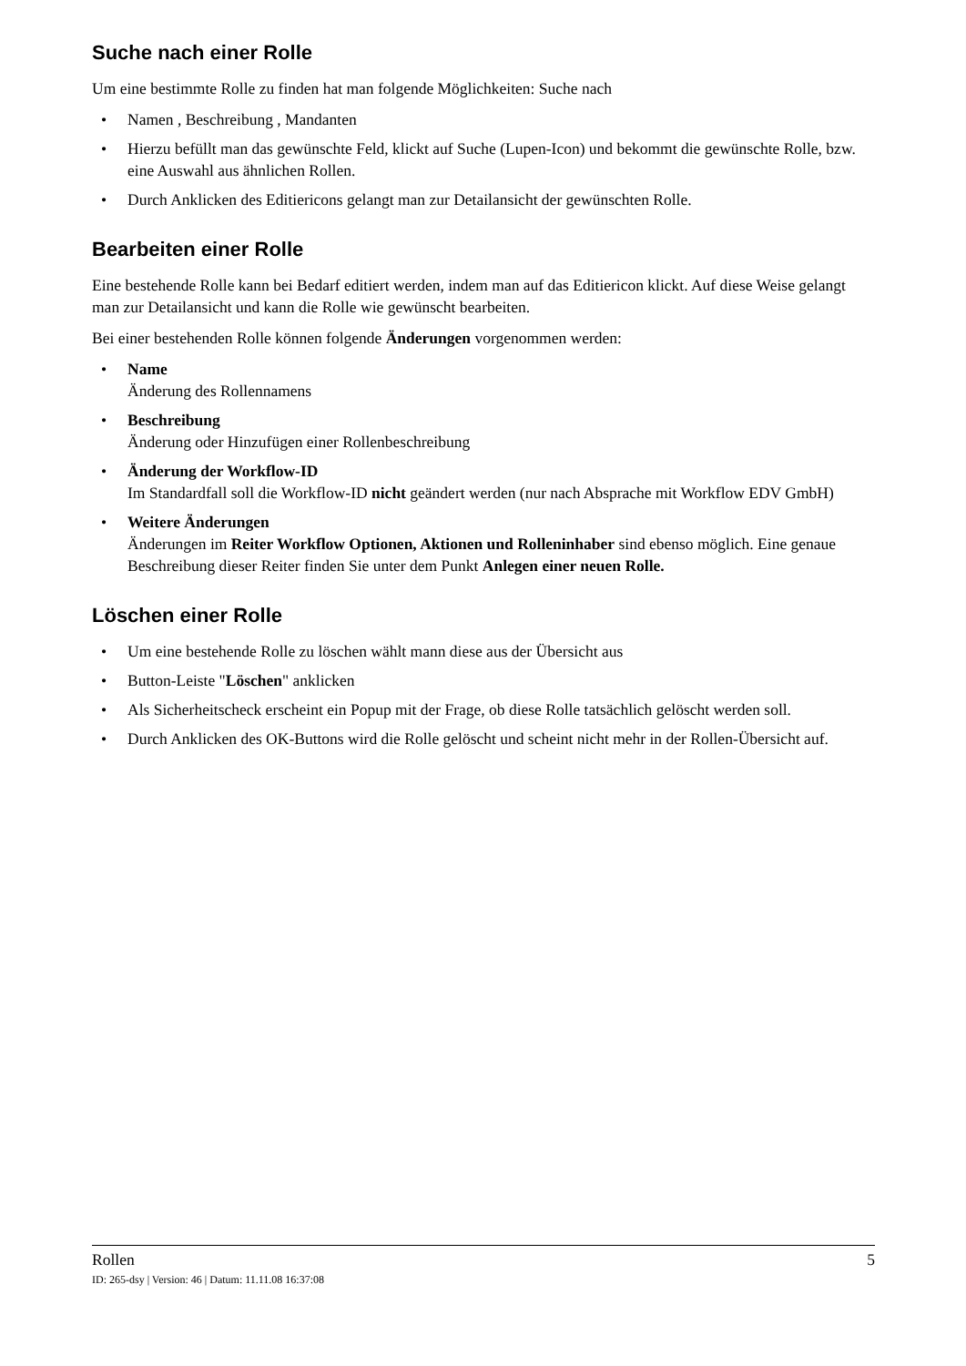Suche nach einer Rolle
Um eine bestimmte Rolle zu finden hat man folgende Möglichkeiten: Suche nach
• Namen , Beschreibung , Mandanten
• Hierzu befüllt man das gewünschte Feld, klickt auf Suche (Lupen-Icon) und bekommt die gewünschte Rolle, bzw. eine Auswahl aus ähnlichen Rollen.
• Durch Anklicken des Editiericons gelangt man zur Detailansicht der gewünschten Rolle.
Bearbeiten einer Rolle
Eine bestehende Rolle kann bei Bedarf editiert werden, indem man auf das Editiericon klickt. Auf diese Weise gelangt man zur Detailansicht und kann die Rolle wie gewünscht bearbeiten.
Bei einer bestehenden Rolle können folgende Änderungen vorgenommen werden:
• Name
Änderung des Rollennamens
• Beschreibung
Änderung oder Hinzufügen einer Rollenbeschreibung
• Änderung der Workflow-ID
Im Standardfall soll die Workflow-ID nicht geändert werden (nur nach Absprache mit Workflow EDV GmbH)
• Weitere Änderungen
Änderungen im Reiter Workflow Optionen, Aktionen und Rolleninhaber sind ebenso möglich. Eine genaue Beschreibung dieser Reiter finden Sie unter dem Punkt Anlegen einer neuen Rolle.
Löschen einer Rolle
• Um eine bestehende Rolle zu löschen wählt mann diese aus der Übersicht aus
• Button-Leiste "Löschen" anklicken
• Als Sicherheitscheck erscheint ein Popup mit der Frage, ob diese Rolle tatsächlich gelöscht werden soll.
• Durch Anklicken des OK-Buttons wird die Rolle gelöscht und scheint nicht mehr in der Rollen-Übersicht auf.
Rollen 5
ID: 265-dsy | Version: 46 | Datum: 11.11.08 16:37:08